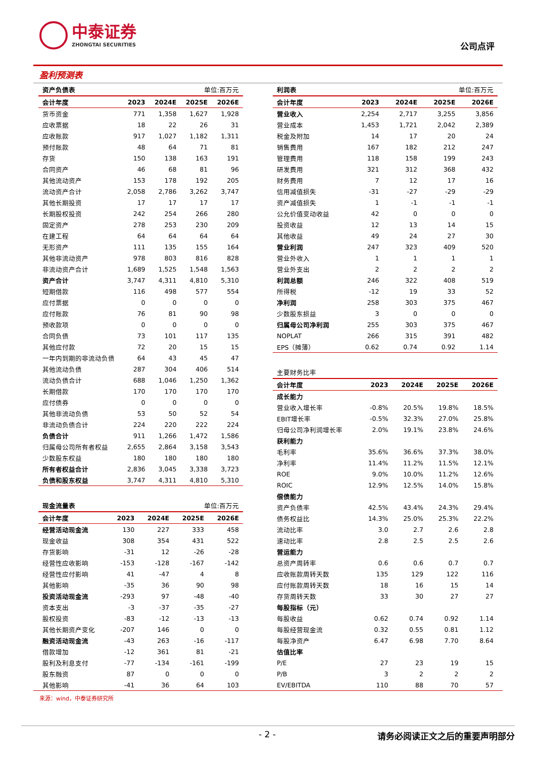中泰证券
ZHONGTAI SECURITIES
公司点评
盈利预测表
| 资产负债表 | | | 单位:百万元 | |
| 会计年度 | 2023 | 2024E | 2025E | 2026E |
| 货币资金 | 771 | 1,358 | 1,627 | 1,928 |
| 应收票据 | 18 | 22 | 26 | 31 |
| 应收账款 | 917 | 1,027 | 1,182 | 1,311 |
| 预付账款 | 48 | 64 | 71 | 81 |
| 存货 | 150 | 138 | 163 | 191 |
| 合同资产 | 46 | 68 | 81 | 96 |
| 其他流动资产 | 153 | 178 | 192 | 205 |
| 流动资产合计 | 2,058 | 2,786 | 3,262 | 3,747 |
| 其他长期投资 | 17 | 17 | 17 | 17 |
| 长期股权投资 | 242 | 254 | 266 | 280 |
| 固定资产 | 278 | 253 | 230 | 209 |
| 在建工程 | 64 | 64 | 64 | 64 |
| 无形资产 | 111 | 135 | 155 | 164 |
| 其他非流动资产 | 978 | 803 | 816 | 828 |
| 非流动资产合计 | 1,689 | 1,525 | 1,548 | 1,563 |
| 资产合计 | 3,747 | 4,311 | 4,810 | 5,310 |
| 短期借款 | 116 | 498 | 577 | 554 |
| 应付票据 | 0 | 0 | 0 | 0 |
| 应付账款 | 76 | 81 | 90 | 98 |
| 预收款项 | 0 | 0 | 0 | 0 |
| 合同负债 | 73 | 101 | 117 | 135 |
| 其他应付款 | 72 | 20 | 15 | 15 |
| 一年内到期的非流动负债 | 64 | 43 | 45 | 47 |
| 其他流动负债 | 287 | 304 | 406 | 514 |
| 流动负债合计 | 688 | 1,046 | 1,250 | 1,362 |
| 长期借款 | 170 | 170 | 170 | 170 |
| 应付债券 | 0 | 0 | 0 | 0 |
| 其他非流动负债 | 53 | 50 | 52 | 54 |
| 非流动负债合计 | 224 | 220 | 222 | 224 |
| 负债合计 | 911 | 1,266 | 1,472 | 1,586 |
| 归属母公司所有者权益 | 2,655 | 2,864 | 3,158 | 3,543 |
| 少数股东权益 | 180 | 180 | 180 | 180 |
| 所有者权益合计 | 2,836 | 3,045 | 3,338 | 3,723 |
| 负债和股东权益 | 3,747 | 4,311 | 4,810 | 5,310 |
| 现金流量表 | | | 单位:百万元 | |
| 会计年度 | 2023 | 2024E | 2025E | 2026E |
| 经营活动现金流 | 130 | 227 | 333 | 458 |
| 现金收益 | 308 | 354 | 431 | 522 |
| 存货影响 | -31 | 12 | -26 | -28 |
| 经营性应收影响 | -153 | -128 | -167 | -142 |
| 经营性应付影响 | 41 | -47 | 4 | 8 |
| 其他影响 | -35 | 36 | 90 | 98 |
| 投资活动现金流 | -293 | 97 | -48 | -40 |
| 资本支出 | -3 | -37 | -35 | -27 |
| 股权投资 | -83 | -12 | -13 | -13 |
| 其他长期资产变化 | -207 | 146 | 0 | 0 |
| 融资活动现金流 | -43 | 263 | -16 | -117 |
| 借款增加 | -12 | 361 | 81 | -21 |
| 股利及利息支付 | -77 | -134 | -161 | -199 |
| 股东融资 | 87 | 0 | 0 | 0 |
| 其他影响 | -41 | 36 | 64 | 103 |
| 利润表 | | | 单位:百万元 | |
| 会计年度 | 2023 | 2024E | 2025E | 2026E |
| 营业收入 | 2,254 | 2,717 | 3,255 | 3,856 |
| 营业成本 | 1,453 | 1,721 | 2,042 | 2,389 |
| 税金及附加 | 14 | 17 | 20 | 24 |
| 销售费用 | 167 | 182 | 212 | 247 |
| 管理费用 | 118 | 158 | 199 | 243 |
| 研发费用 | 321 | 312 | 368 | 432 |
| 财务费用 | 7 | 12 | 17 | 16 |
| 信用减值损失 | -31 | -27 | -29 | -29 |
| 资产减值损失 | 1 | -1 | -1 | -1 |
| 公允价值变动收益 | 42 | 0 | 0 | 0 |
| 投资收益 | 12 | 13 | 14 | 15 |
| 其他收益 | 49 | 24 | 27 | 30 |
| 营业利润 | 247 | 323 | 409 | 520 |
| 营业外收入 | 1 | 1 | 1 | 1 |
| 营业外支出 | 2 | 2 | 2 | 2 |
| 利润总额 | 246 | 322 | 408 | 519 |
| 所得税 | -12 | 19 | 33 | 52 |
| 净利润 | 258 | 303 | 375 | 467 |
| 少数股东损益 | 3 | 0 | 0 | 0 |
| 归属母公司净利润 | 255 | 303 | 375 | 467 |
| NOPLAT | 266 | 315 | 391 | 482 |
| EPS（摊薄） | 0.62 | 0.74 | 0.92 | 1.14 |
| 主要财务比率 | | | | |
| 会计年度 | 2023 | 2024E | 2025E | 2026E |
| 成长能力 | | | | |
| 营业收入增长率 | -0.8% | 20.5% | 19.8% | 18.5% |
| EBIT增长率 | -0.5% | 32.3% | 27.0% | 25.8% |
| 归母公司净利润增长率 | 2.0% | 19.1% | 23.8% | 24.6% |
| 获利能力 | | | | |
| 毛利率 | 35.6% | 36.6% | 37.3% | 38.0% |
| 净利率 | 11.4% | 11.2% | 11.5% | 12.1% |
| ROE | 9.0% | 10.0% | 11.2% | 12.6% |
| ROIC | 12.9% | 12.5% | 14.0% | 15.8% |
| 偿债能力 | | | | |
| 资产负债率 | 42.5% | 43.4% | 24.3% | 29.4% |
| 债务权益比 | 14.3% | 25.0% | 25.3% | 22.2% |
| 流动比率 | 3.0 | 2.7 | 2.6 | 2.8 |
| 速动比率 | 2.8 | 2.5 | 2.5 | 2.6 |
| 营运能力 | | | | |
| 总资产周转率 | 0.6 | 0.6 | 0.7 | 0.7 |
| 应收账款周转天数 | 135 | 129 | 122 | 116 |
| 应付账款周转天数 | 18 | 16 | 15 | 14 |
| 存货周转天数 | 33 | 30 | 27 | 27 |
| 每股指标（元） | | | | |
| 每股收益 | 0.62 | 0.74 | 0.92 | 1.14 |
| 每股经营现金流 | 0.32 | 0.55 | 0.81 | 1.12 |
| 每股净资产 | 6.47 | 6.98 | 7.70 | 8.64 |
| 估值比率 | | | | |
| P/E | 27 | 23 | 19 | 15 |
| P/B | 3 | 2 | 2 | 2 |
| EV/EBITDA | 110 | 88 | 70 | 57 |
来源：wind，中泰证券研究所
- 2 - 请务必阅读正文之后的重要声明部分